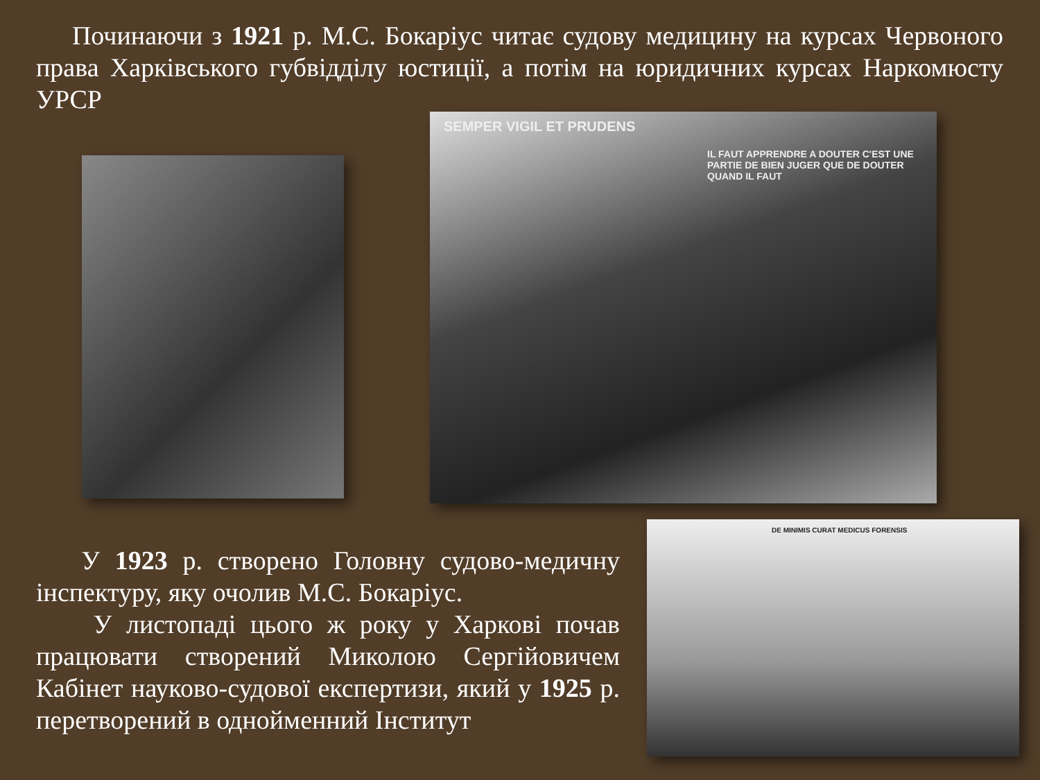Починаючи з 1921 р. М.С. Бокаріус читає судову медицину на курсах Червоного права Харківського губвідділу юстиції, а потім на юридичних курсах Наркомюсту УРСР
SEMPER VIGIL ET PRUDENS
IL FAUT APPRENDRE A DOUTER C'EST UNE PARTIE DE BIEN JUGER QUE DE DOUTER QUAND IL FAUT
DE MINIMIS CURAT MEDICUS FORENSIS
У 1923 р. створено Головну судово-медичну інспектуру, яку очолив М.С. Бокаріус.
У листопаді цього ж року у Харкові почав працювати створений Миколою Сергійовичем Кабінет науково-судової експертизи, який у 1925 р. перетворений в однойменний Інститут